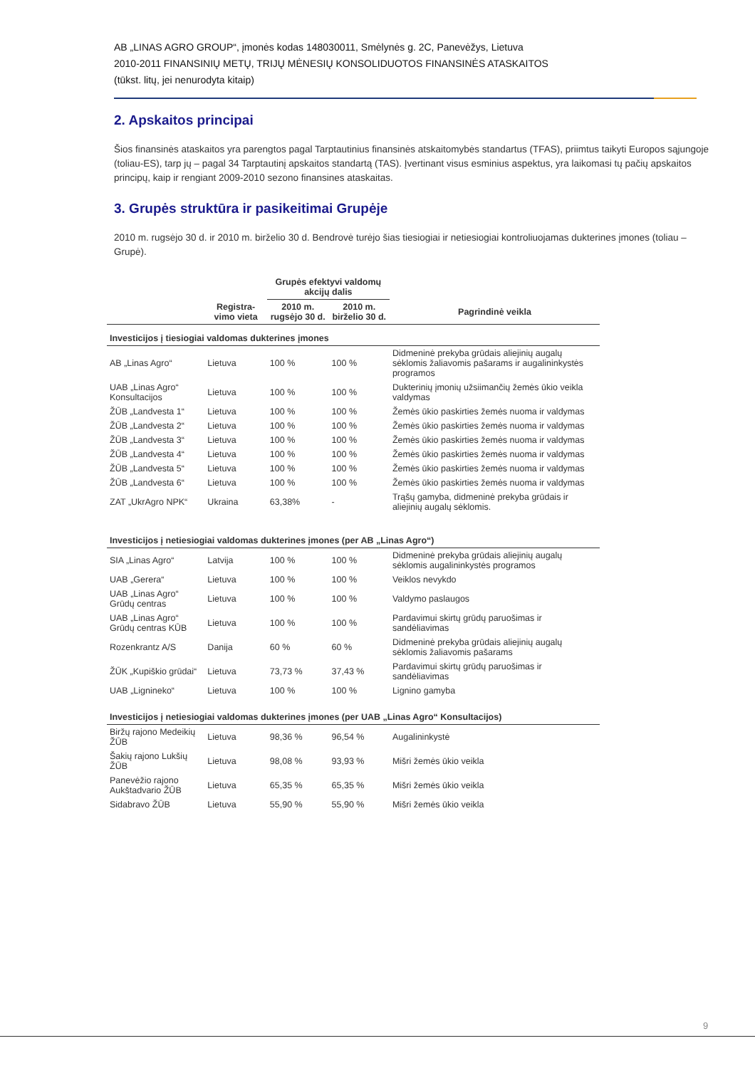AB „LINAS AGRO GROUP“, įmonės kodas 148030011, Smėlynės g. 2C, Panevėžys, Lietuva
2010-2011 FINANSINIŲ METŲ, TRIJŲ MĖNESIŲ KONSOLIDUOTOS FINANSINĖS ATASKAITOS
(tūkst. litų, jei nenurodyta kitaip)
2. Apskaitos principai
Šios finansinės ataskaitos yra parengtos pagal Tarptautinius finansinės atskaitomybės standartus (TFAS), priimtus taikyti Europos sąjungoje (toliau-ES), tarp jų – pagal 34 Tarptautinį apskaitos standartą (TAS). Įvertinant visus esminius aspektus, yra laikomasi tų pačių apskaitos principų, kaip ir rengiant 2009-2010 sezono finansines ataskaitas.
3. Grupės struktūra ir pasikeitimai Grupėje
2010 m. rugsėjo 30 d. ir 2010 m. birželio 30 d. Bendrovė turėjo šias tiesiogiai ir netiesiogiai kontroliuojamas dukterines įmones (toliau – Grupė).
| | | Grupės efektyvi valdomų akcijų dalis | | |
| --- | --- | --- | --- | --- |
| | Registra-vimo vieta | 2010 m. rugsėjo 30 d. | 2010 m. birželio 30 d. | Pagrindinė veikla |
| Investicijos į tiesiogiai valdomas dukterines įmones | | | | |
| AB „Linas Agro“ | Lietuva | 100 % | 100 % | Didmeninė prekyba grūdais aliejinių augalų sėklomis žaliavomis pašarams ir augalininkystės programos |
| UAB „Linas Agro“ Konsultacijos | Lietuva | 100 % | 100 % | Dukterinių įmonių užsiimančių žemės ūkio veikla valdymas |
| ŽŪB „Landvesta 1“ | Lietuva | 100 % | 100 % | Žemės ūkio paskirties žemės nuoma ir valdymas |
| ŽŪB „Landvesta 2“ | Lietuva | 100 % | 100 % | Žemės ūkio paskirties žemės nuoma ir valdymas |
| ŽŪB „Landvesta 3“ | Lietuva | 100 % | 100 % | Žemės ūkio paskirties žemės nuoma ir valdymas |
| ŽŪB „Landvesta 4“ | Lietuva | 100 % | 100 % | Žemės ūkio paskirties žemės nuoma ir valdymas |
| ŽŪB „Landvesta 5“ | Lietuva | 100 % | 100 % | Žemės ūkio paskirties žemės nuoma ir valdymas |
| ŽŪB „Landvesta 6“ | Lietuva | 100 % | 100 % | Žemės ūkio paskirties žemės nuoma ir valdymas |
| ZAT „UkrAgro NPK“ | Ukraina | 63,38% | - | Trąšų gamyba, didmeninė prekyba grūdais ir aliejinių augalų sėklomis. |
| Investicijos į netiesiogiai valdomas dukterines įmones (per AB „Linas Agro“) | | | | |
| SIA „Linas Agro“ | Latvija | 100 % | 100 % | Didmeninė prekyba grūdais aliejinių augalų sėklomis augalininkystės programos |
| UAB „Gerera“ | Lietuva | 100 % | 100 % | Veiklos nevykdo |
| UAB „Linas Agro“ Grūdų centras | Lietuva | 100 % | 100 % | Valdymo paslaugos |
| UAB „Linas Agro“ Grūdų centras KŪB | Lietuva | 100 % | 100 % | Pardavimui skirtų grūdų paruošimas ir sandėliavimas |
| Rozenkrantz A/S | Danija | 60 % | 60 % | Didmeninė prekyba grūdais aliejinių augalų sėklomis žaliavomis pašarams |
| ŽŪK „Kupiškio grūdai“ | Lietuva | 73,73 % | 37,43 % | Pardavimui skirtų grūdų paruošimas ir sandėliavimas |
| UAB „Lignineko“ | Lietuva | 100 % | 100 % | Lignino gamyba |
| Investicijos į netiesiogiai valdomas dukterines įmones (per UAB „Linas Agro“ Konsultacijos) | | | | |
| Biržų rajono Medeikių ŽŪB | Lietuva | 98,36 % | 96,54 % | Augalininkystė |
| Šakių rajono Lukšių ŽŪB | Lietuva | 98,08 % | 93,93 % | Mišri žemės ūkio veikla |
| Panevėžio rajono Aukštadvario ŽŪB | Lietuva | 65,35 % | 65,35 % | Mišri žemės ūkio veikla |
| Sidabravo ŽŪB | Lietuva | 55,90 % | 55,90 % | Mišri žemės ūkio veikla |
9